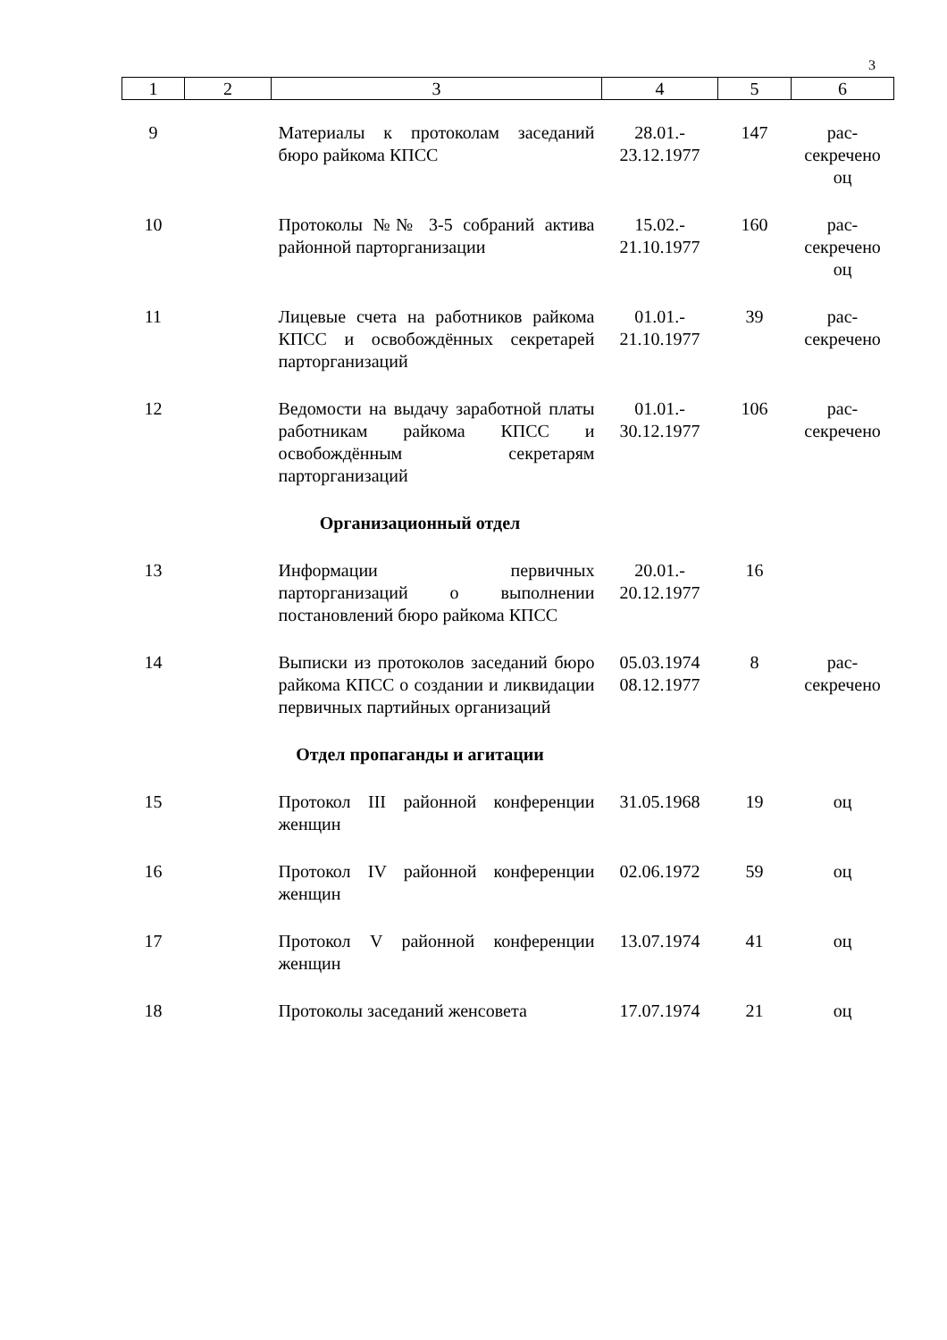3
| 1 | 2 | 3 | 4 | 5 | 6 |
| --- | --- | --- | --- | --- | --- |
| 9 | | Материалы к протоколам заседаний бюро райкома КПСС | 28.01.- 23.12.1977 | 147 | рас- секречено оц |
| 10 | | Протоколы №№ 3-5 собраний актива районной парторганизации | 15.02.- 21.10.1977 | 160 | рас- секречено оц |
| 11 | | Лицевые счета на работников райкома КПСС и освобождённых секретарей парторганизаций | 01.01.- 21.10.1977 | 39 | рас- секречено |
| 12 | | Ведомости на выдачу заработной платы работникам райкома КПСС и освобождённым секретарям парторганизаций | 01.01.- 30.12.1977 | 106 | рас- секречено |
| Организационный отдел | | | | | |
| 13 | | Информации первичных парторганизаций о выполнении постановлений бюро райкома КПСС | 20.01.- 20.12.1977 | 16 | |
| 14 | | Выписки из протоколов заседаний бюро райкома КПСС о создании и ликвидации первичных партийных организаций | 05.03.1974 08.12.1977 | 8 | рас- секречено |
| Отдел пропаганды и агитации | | | | | |
| 15 | | Протокол III районной конференции женщин | 31.05.1968 | 19 | оц |
| 16 | | Протокол IV районной конференции женщин | 02.06.1972 | 59 | оц |
| 17 | | Протокол V районной конференции женщин | 13.07.1974 | 41 | оц |
| 18 | | Протоколы заседаний женсовета | 17.07.1974 | 21 | оц |